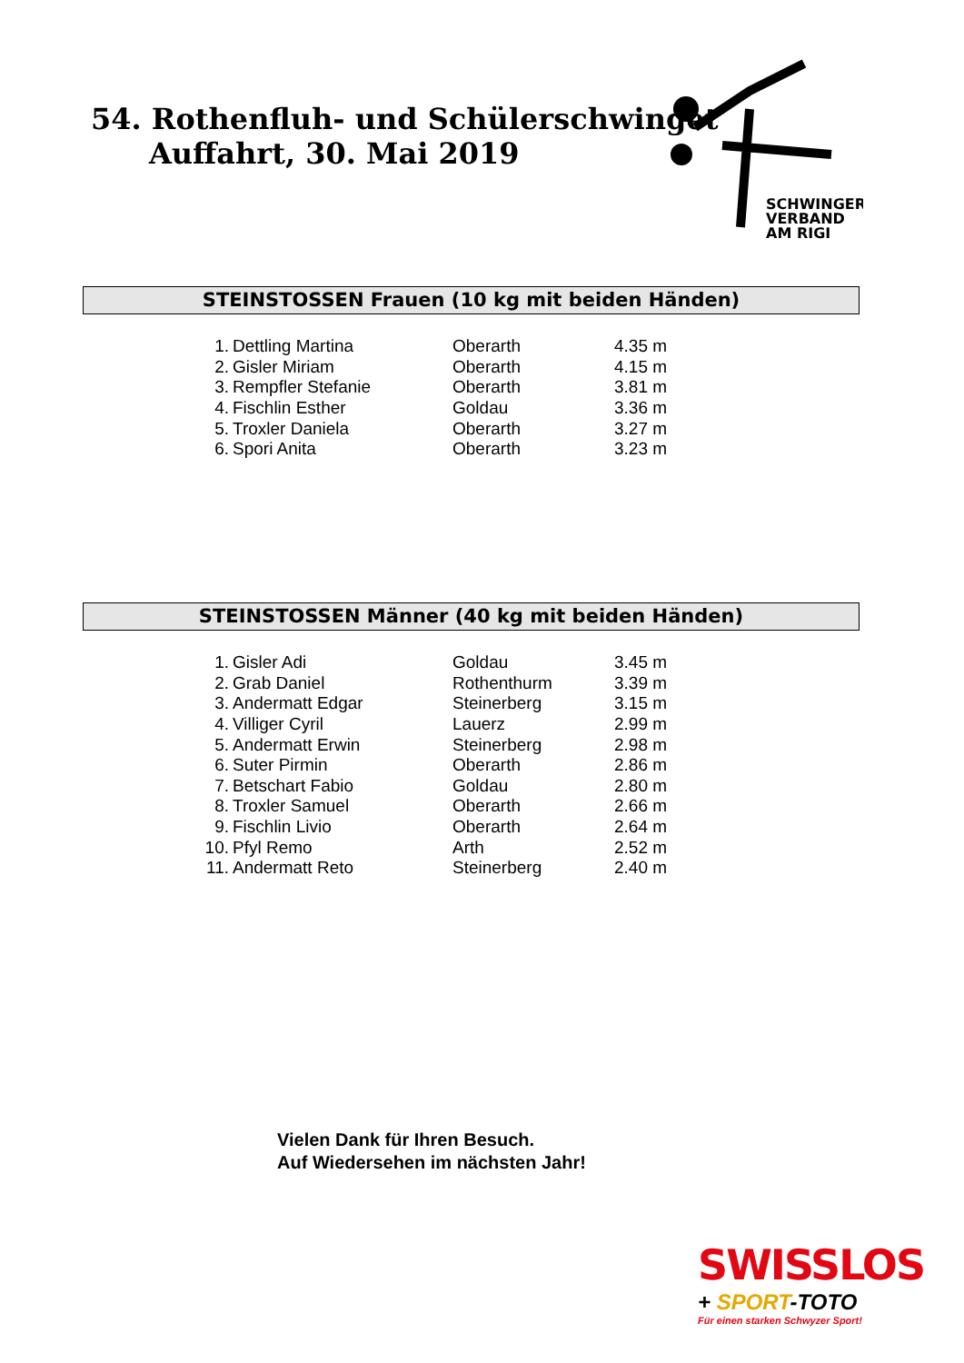54. Rothenfluh- und Schülerschwinget
Auffahrt, 30. Mai 2019
SCHWINGER
VERBAND
AM RIGI
STEINSTOSSEN Frauen (10 kg mit beiden Händen)
| 1. | Dettling Martina | Oberarth | 4.35 m |
| 2. | Gisler Miriam | Oberarth | 4.15 m |
| 3. | Rempfler Stefanie | Oberarth | 3.81 m |
| 4. | Fischlin Esther | Goldau | 3.36 m |
| 5. | Troxler Daniela | Oberarth | 3.27 m |
| 6. | Spori Anita | Oberarth | 3.23 m |
STEINSTOSSEN Männer (40 kg mit beiden Händen)
| 1. | Gisler Adi | Goldau | 3.45 m |
| 2. | Grab Daniel | Rothenthurm | 3.39 m |
| 3. | Andermatt Edgar | Steinerberg | 3.15 m |
| 4. | Villiger Cyril | Lauerz | 2.99 m |
| 5. | Andermatt Erwin | Steinerberg | 2.98 m |
| 6. | Suter Pirmin | Oberarth | 2.86 m |
| 7. | Betschart Fabio | Goldau | 2.80 m |
| 8. | Troxler Samuel | Oberarth | 2.66 m |
| 9. | Fischlin Livio | Oberarth | 2.64 m |
| 10. | Pfyl Remo | Arth | 2.52 m |
| 11. | Andermatt Reto | Steinerberg | 2.40 m |
Vielen Dank für Ihren Besuch.
Auf Wiedersehen im nächsten Jahr!
SWISSLOS
+ SPORT-TOTO
Für einen starken Schwyzer Sport!